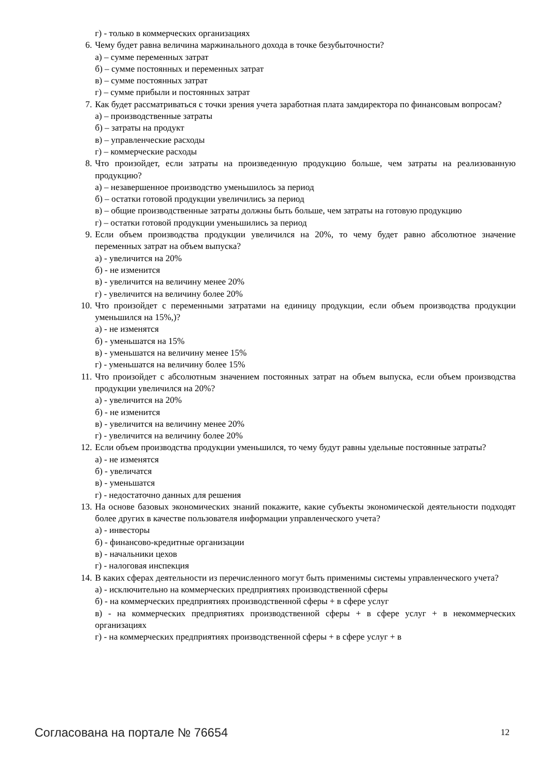г) - только в коммерческих организациях
6. Чему будет равна величина маржинального дохода в точке безубыточности?
а) – сумме переменных затрат
б) – сумме постоянных и переменных затрат
в) – сумме постоянных затрат
г) – сумме прибыли и постоянных затрат
7. Как будет рассматриваться с точки зрения учета заработная плата замдиректора по финансовым вопросам?
а) – производственные затраты
б) – затраты на продукт
в) – управленческие расходы
г) – коммерческие расходы
8. Что произойдет, если затраты на произведенную продукцию больше, чем затраты на реализованную продукцию?
а) – незавершенное производство уменьшилось за период
б) – остатки готовой продукции увеличились за период
в) – общие производственные затраты должны быть больше, чем затраты на готовую продукцию
г) – остатки готовой продукции уменьшились за период
9. Если объем производства продукции увеличился на 20%, то чему будет равно абсолютное значение переменных затрат на объем выпуска?
а) - увеличится на 20%
б) - не изменится
в) - увеличится на величину менее 20%
г) - увеличится на величину более 20%
10. Что произойдет с переменными затратами на единицу продукции, если объем производства продукции уменьшился на 15%,)?
а) - не изменятся
б) - уменьшатся на 15%
в) - уменьшатся на величину менее 15%
г) - уменьшатся на величину более 15%
11. Что произойдет с абсолютным значением постоянных затрат на объем выпуска, если объем производства продукции увеличился на 20%?
а) - увеличится на 20%
б) - не изменится
в) - увеличится на величину менее 20%
г) - увеличится на величину более 20%
12. Если объем производства продукции уменьшился, то чему будут равны удельные постоянные затраты?
а) - не изменятся
б) - увеличатся
в) - уменьшатся
г) - недостаточно данных для решения
13. На основе базовых экономических знаний покажите, какие субъекты экономической деятельности подходят более других в качестве пользователя информации управленческого учета?
а) - инвесторы
б) - финансово-кредитные организации
в) - начальники цехов
г) - налоговая инспекция
14. В каких сферах деятельности из перечисленного могут быть применимы системы управленческого учета?
а) - исключительно на коммерческих предприятиях производственной сферы
б) - на коммерческих предприятиях производственной сферы + в сфере услуг
в) - на коммерческих предприятиях производственной сферы + в сфере услуг + в некоммерческих организациях
г) - на коммерческих предприятиях производственной сферы + в сфере услуг + в
Согласована на портале № 76654 12